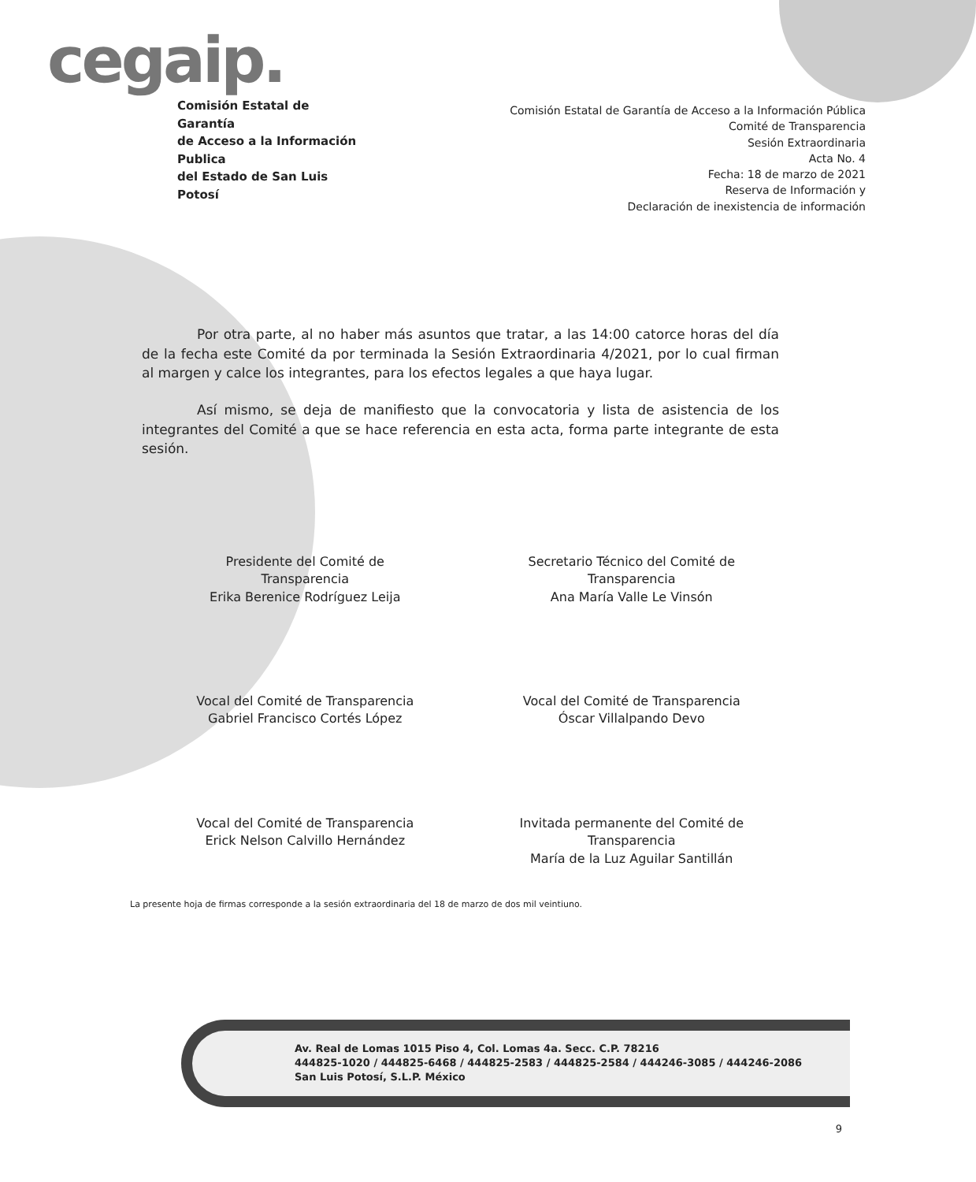cegaip.
Comisión Estatal de Garantía
de Acceso a la Información Publica
del Estado de San Luis Potosí
Comisión Estatal de Garantía de Acceso a la Información Pública
Comité de Transparencia
Sesión Extraordinaria
Acta No. 4
Fecha: 18 de marzo de 2021
Reserva de Información y
Declaración de inexistencia de información
Por otra parte, al no haber más asuntos que tratar, a las 14:00 catorce horas del día de la fecha este Comité da por terminada la Sesión Extraordinaria 4/2021, por lo cual firman al margen y calce los integrantes, para los efectos legales a que haya lugar.
Así mismo, se deja de manifiesto que la convocatoria y lista de asistencia de los integrantes del Comité a que se hace referencia en esta acta, forma parte integrante de esta sesión.
Presidente del Comité de
Transparencia
Erika Berenice Rodríguez Leija
Secretario Técnico del Comité de
Transparencia
Ana María Valle Le Vinsón
Vocal del Comité de Transparencia
Gabriel Francisco Cortés López
Vocal del Comité de Transparencia
Óscar Villalpando Devo
Vocal del Comité de Transparencia
Erick Nelson Calvillo Hernández
Invitada permanente del Comité de
Transparencia
María de la Luz Aguilar Santillán
La presente hoja de firmas corresponde a la sesión extraordinaria del 18 de marzo de dos mil veintiuno.
Av. Real de Lomas 1015 Piso 4, Col. Lomas 4a. Secc. C.P. 78216
444825-1020 / 444825-6468 / 444825-2583 / 444825-2584 / 444246-3085 / 444246-2086
San Luis Potosí, S.L.P. México
9